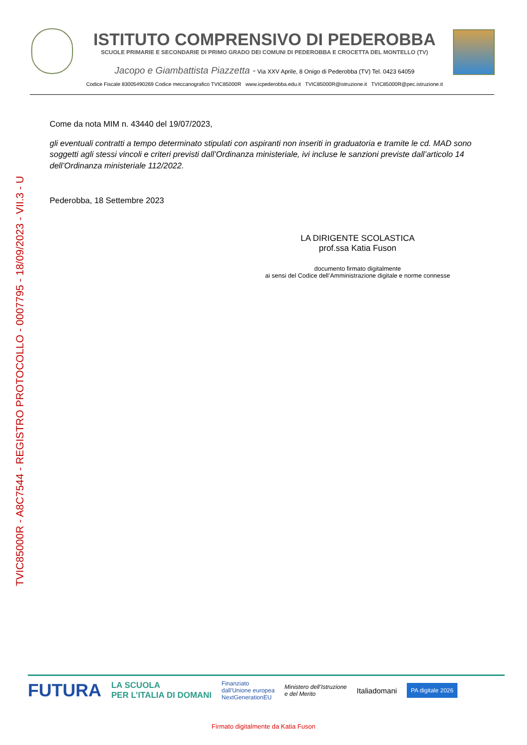TVIC85000R - A8C7544 - REGISTRO PROTOCOLLO - 0007795 - 18/09/2023 - VII.3 - U
ISTITUTO COMPRENSIVO DI PEDEROBBA
SCUOLE PRIMARIE E SECONDARIE DI PRIMO GRADO DEI COMUNI DI PEDEROBBA E CROCETTA DEL MONTELLO (TV)
Jacopo e Giambattista Piazzetta - Via XXV Aprile, 8 Onigo di Pederobba (TV) Tel. 0423 64059
Codice Fiscale 83005490269 Codice meccanografico TVIC85000R www.icpederobba.edu.it TVIC85000R@istruzione.it TVIC85000R@pec.istruzione.it
Come da nota MIM n. 43440 del 19/07/2023,
gli eventuali contratti a tempo determinato stipulati con aspiranti non inseriti in graduatoria e tramite le cd. MAD sono soggetti agli stessi vincoli e criteri previsti dall’Ordinanza ministeriale, ivi incluse le sanzioni previste dall’articolo 14 dell’Ordinanza ministeriale 112/2022.
Pederobba, 18 Settembre 2023
LA DIRIGENTE SCOLASTICA
prof.ssa Katia Fuson
documento firmato digitalmente
ai sensi del Codice dell’Amministrazione digitale e norme connesse
FUTURA LA SCUOLA
PER L’ITALIA DI DOMANI Finanziato
dall’Unione europea
NextGenerationEU Ministero dell’Istruzione
e del Merito Italiadomani PA digitale 2026
Firmato digitalmente da Katia Fuson